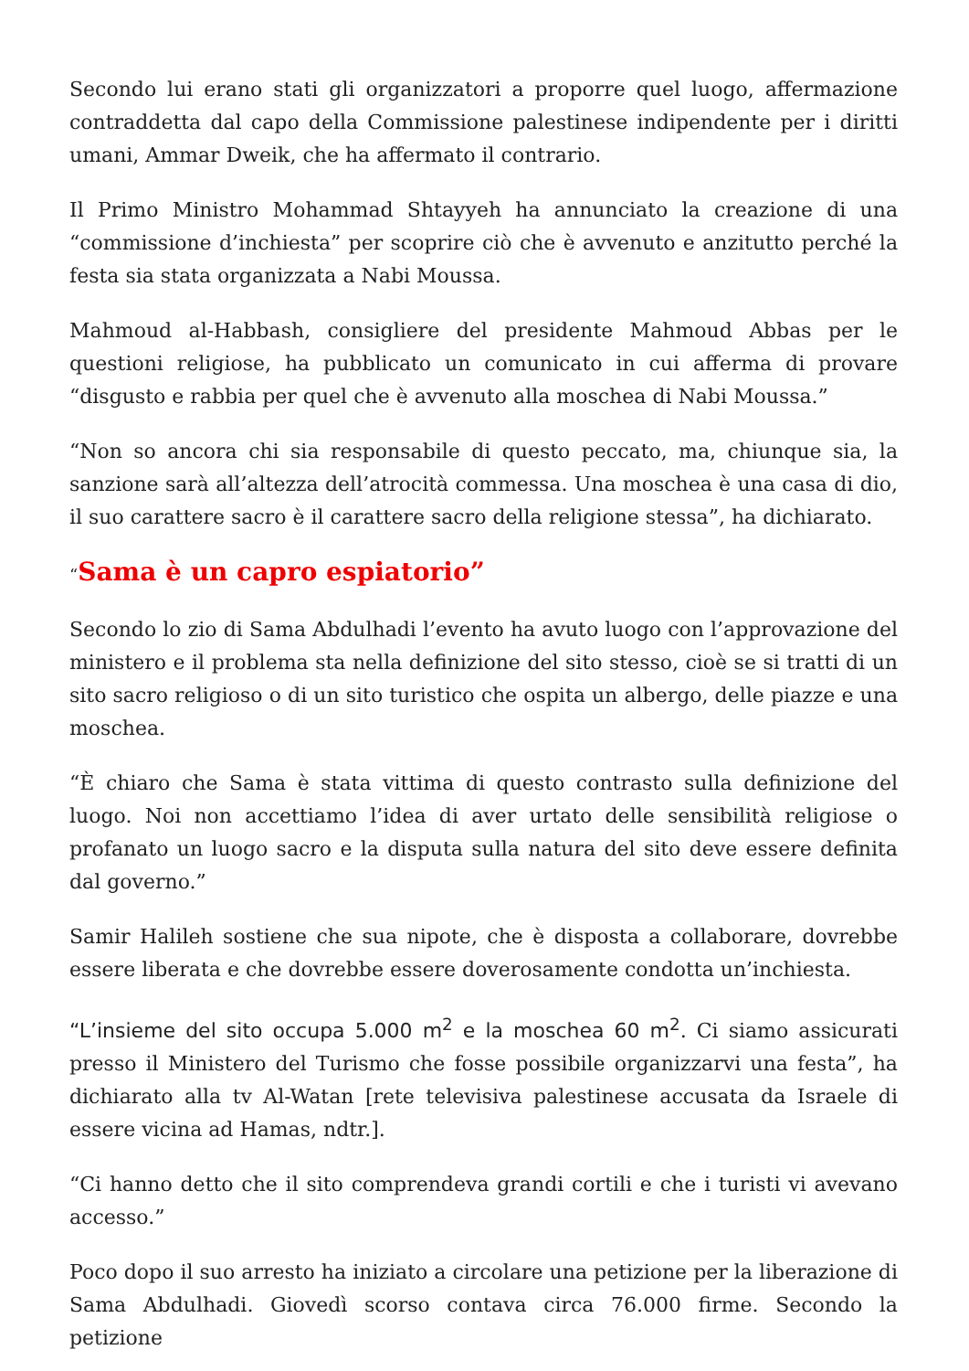Secondo lui erano stati gli organizzatori a proporre quel luogo, affermazione contraddetta dal capo della Commissione palestinese indipendente per i diritti umani, Ammar Dweik, che ha affermato il contrario.
Il Primo Ministro Mohammad Shtayyeh ha annunciato la creazione di una “commissione d’inchiesta” per scoprire ciò che è avvenuto e anzitutto perché la festa sia stata organizzata a Nabi Moussa.
Mahmoud al-Habbash, consigliere del presidente Mahmoud Abbas per le questioni religiose, ha pubblicato un comunicato in cui afferma di provare “disgusto e rabbia per quel che è avvenuto alla moschea di Nabi Moussa.”
“Non so ancora chi sia responsabile di questo peccato, ma, chiunque sia, la sanzione sarà all’altezza dell’atrocità commessa. Una moschea è una casa di dio, il suo carattere sacro è il carattere sacro della religione stessa”, ha dichiarato.
“Sama è un capro espiatorio”
Secondo lo zio di Sama Abdulhadi l’evento ha avuto luogo con l’approvazione del ministero e il problema sta nella definizione del sito stesso, cioè se si tratti di un sito sacro religioso o di un sito turistico che ospita un albergo, delle piazze e una moschea.
“È chiaro che Sama è stata vittima di questo contrasto sulla definizione del luogo. Noi non accettiamo l’idea di aver urtato delle sensibilità religiose o profanato un luogo sacro e la disputa sulla natura del sito deve essere definita dal governo.”
Samir Halileh sostiene che sua nipote, che è disposta a collaborare, dovrebbe essere liberata e che dovrebbe essere doverosamente condotta un’inchiesta.
“L’insieme del sito occupa 5.000 m<sup>2</sup> e la moschea 60 m<sup>2</sup>. Ci siamo assicurati presso il Ministero del Turismo che fosse possibile organizzarvi una festa”, ha dichiarato alla tv Al-Watan [rete televisiva palestinese accusata da Israele di essere vicina ad Hamas, ndtr.].
“Ci hanno detto che il sito comprendeva grandi cortili e che i turisti vi avevano accesso.”
Poco dopo il suo arresto ha iniziato a circolare una petizione per la liberazione di Sama Abdulhadi. Giovedì scorso contava circa 76.000 firme. Secondo la petizione